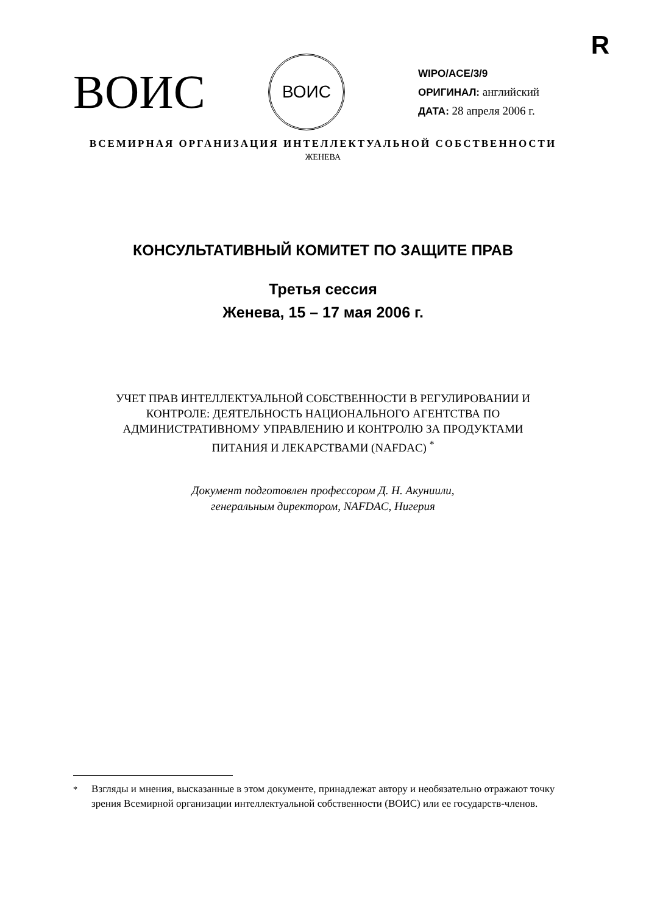R
ВОИС
ВОИС
WIPO/ACE/3/9
ОРИГИНАЛ: английский
ДАТА: 28 апреля 2006 г.
ВСЕМИРНАЯ ОРГАНИЗАЦИЯ ИНТЕЛЛЕКТУАЛЬНОЙ СОБСТВЕННОСТИ
ЖЕНЕВА
КОНСУЛЬТАТИВНЫЙ КОМИТЕТ ПО ЗАЩИТЕ ПРАВ
Третья сессия
Женева, 15 – 17 мая 2006 г.
УЧЕТ ПРАВ ИНТЕЛЛЕКТУАЛЬНОЙ СОБСТВЕННОСТИ В РЕГУЛИРОВАНИИ И
КОНТРОЛЕ: ДЕЯТЕЛЬНОСТЬ НАЦИОНАЛЬНОГО АГЕНТСТВА ПО
АДМИНИСТРАТИВНОМУ УПРАВЛЕНИЮ И КОНТРОЛЮ ЗА ПРОДУКТАМИ
ПИТАНИЯ И ЛЕКАРСТВАМИ (NAFDAC) <sup>*</sup>
Документ подготовлен профессором Д. Н. Акуниили,
генеральным директором, NAFDAC, Нигерия
<sup>*</sup> Взгляды и мнения, высказанные в этом документе, принадлежат автору и необязательно отражают точку зрения Всемирной организации интеллектуальной собственности (ВОИС) или ее государств-членов.